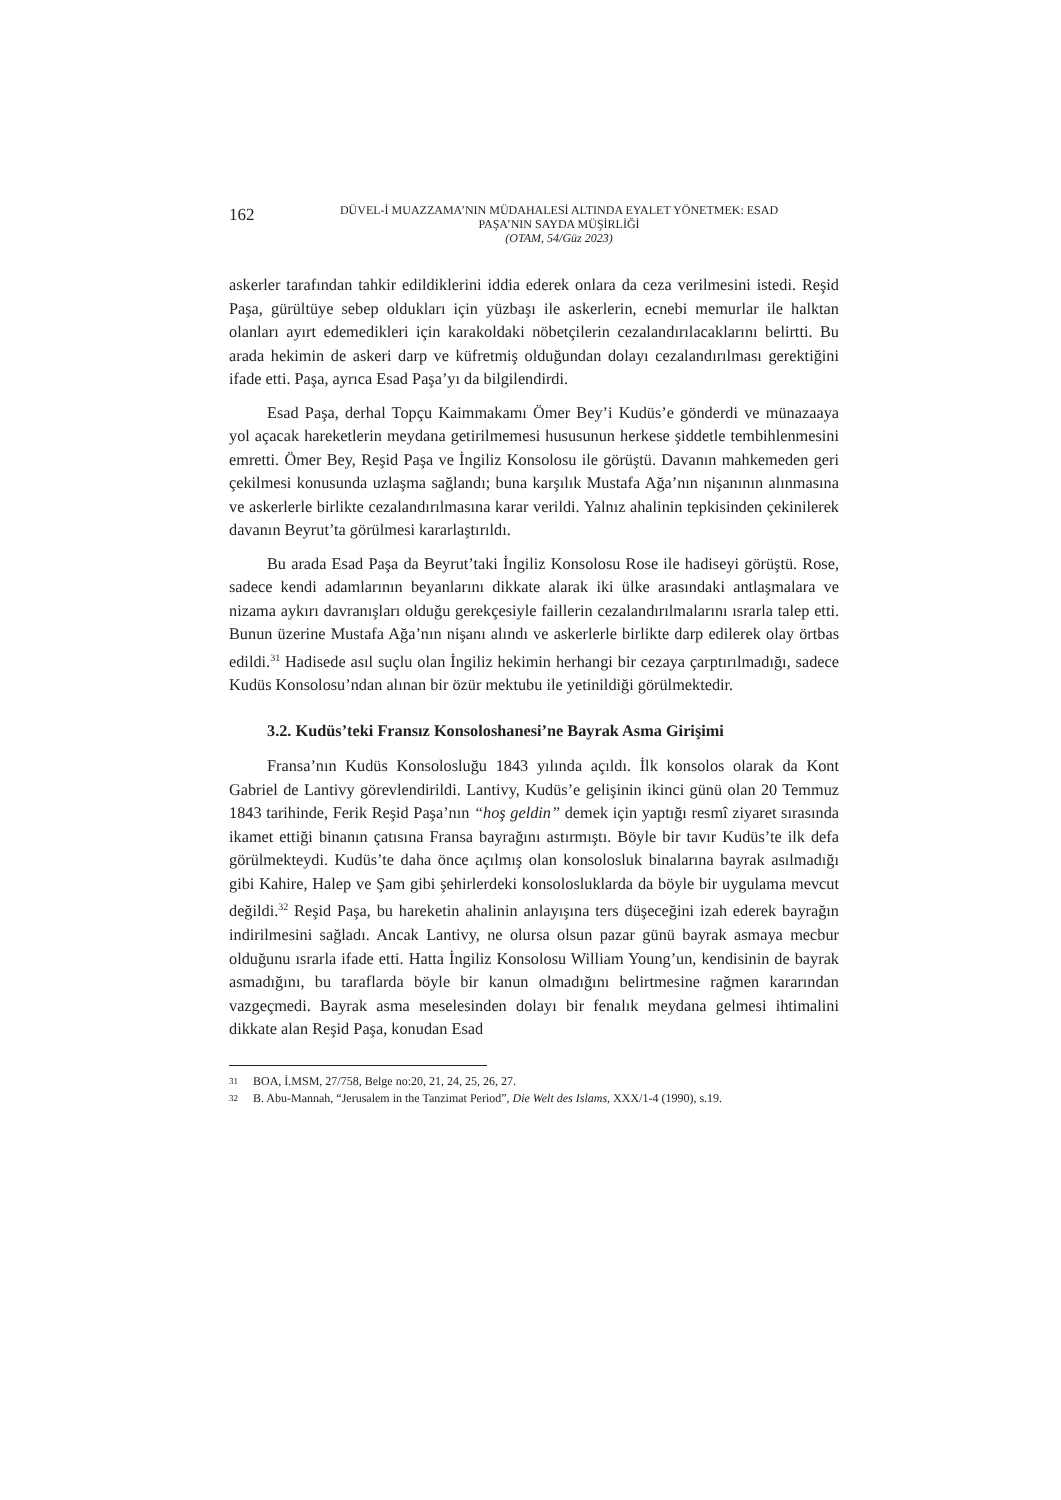162
DÜVEL-İ MUAZZAMA’NIN MÜDAHALESİ ALTINDA EYALET YÖNETMEK: ESAD
PAŞA’NIN SAYDA MÜŞİRLİĞİ
(OTAM, 54/Güz 2023)
askerler tarafından tahkir edildiklerini iddia ederek onlara da ceza verilmesini istedi. Reşid Paşa, gürültüye sebep oldukları için yüzbaşı ile askerlerin, ecnebi memurlar ile halktan olanları ayırt edemedikleri için karakoldaki nöbetçilerin cezalandırılacaklarını belirtti. Bu arada hekimin de askeri darp ve küfretmiş olduğundan dolayı cezalandırılması gerektiğini ifade etti. Paşa, ayrıca Esad Paşa’yı da bilgilendirdi.
Esad Paşa, derhal Topçu Kaimmakamı Ömer Bey’i Kudüs’e gönderdi ve münazaaya yol açacak hareketlerin meydana getirilmemesi hususunun herkese şiddetle tembihlenmesini emretti. Ömer Bey, Reşid Paşa ve İngiliz Konsolosu ile görüştü. Davanın mahkemeden geri çekilmesi konusunda uzlaşma sağlandı; buna karşılık Mustafa Ağa’nın nişanının alınmasına ve askerlerle birlikte cezalandırılmasına karar verildi. Yalnız ahalinin tepkisinden çekinilerek davanın Beyrut’ta görülmesi kararlaştırıldı.
Bu arada Esad Paşa da Beyrut’taki İngiliz Konsolosu Rose ile hadiseyi görüştü. Rose, sadece kendi adamlarının beyanlarını dikkate alarak iki ülke arasındaki antlaşmalara ve nizama aykırı davranışları olduğu gerekçesiyle faillerin cezalandırılmalarını ısrarla talep etti. Bunun üzerine Mustafa Ağa’nın nişanı alındı ve askerlerle birlikte darp edilerek olay örtbas edildi.<sup>31</sup> Hadisede asıl suçlu olan İngiliz hekimin herhangi bir cezaya çarptırılmadığı, sadece Kudüs Konsolosu’ndan alınan bir özür mektubu ile yetinildiği görülmektedir.
3.2. Kudüs’teki Fransız Konsoloshanesi’ne Bayrak Asma Girişimi
Fransa’nın Kudüs Konsolosluğu 1843 yılında açıldı. İlk konsolos olarak da Kont Gabriel de Lantivy görevlendirildi. Lantivy, Kudüs’e gelişinin ikinci günü olan 20 Temmuz 1843 tarihinde, Ferik Reşid Paşa’nın “hoş geldin” demek için yaptığı resmî ziyaret sırasında ikamet ettiği binanın çatısına Fransa bayrağını astırmıştı. Böyle bir tavır Kudüs’te ilk defa görülmekteydi. Kudüs’te daha önce açılmış olan konsolosluk binalarına bayrak asılmadığı gibi Kahire, Halep ve Şam gibi şehirlerdeki konsolosluklarda da böyle bir uygulama mevcut değildi.<sup>32</sup> Reşid Paşa, bu hareketin ahalinin anlayışına ters düşeceğini izah ederek bayrağın indirilmesini sağladı. Ancak Lantivy, ne olursa olsun pazar günü bayrak asmaya mecbur olduğunu ısrarla ifade etti. Hatta İngiliz Konsolosu William Young’un, kendisinin de bayrak asmadığını, bu taraflarda böyle bir kanun olmadığını belirtmesine rağmen kararından vazgeçmedi. Bayrak asma meselesinden dolayı bir fenalık meydana gelmesi ihtimalini dikkate alan Reşid Paşa, konudan Esad
31 BOA, İ.MSM, 27/758, Belge no:20, 21, 24, 25, 26, 27.
32 B. Abu-Mannah, “Jerusalem in the Tanzimat Period”, Die Welt des Islams, XXX/1-4 (1990), s.19.